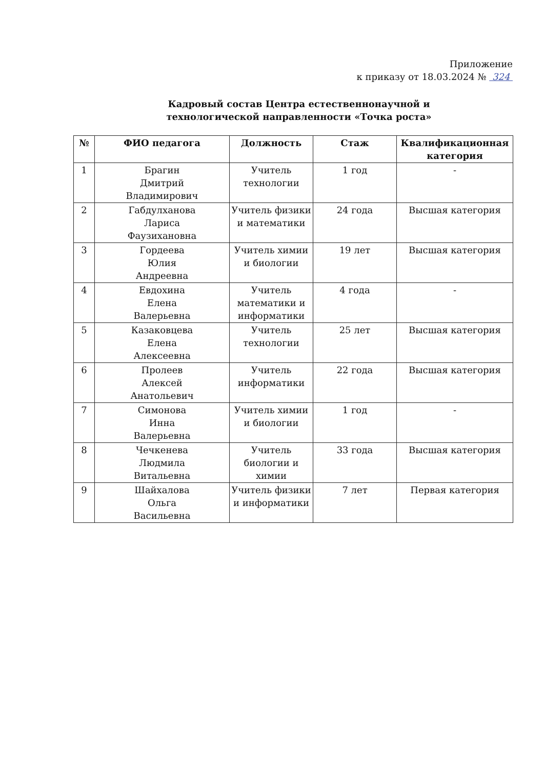Приложение
к приказу от 18.03.2024 № 324
Кадровый состав Центра естественнонаучной и технологической направленности «Точка роста»
| № | ФИО педагога | Должность | Стаж | Квалификационная категория |
| --- | --- | --- | --- | --- |
| 1 | Брагин Дмитрий Владимирович | Учитель технологии | 1 год | - |
| 2 | Габдулханова Лариса Фаузихановна | Учитель физики и математики | 24 года | Высшая категория |
| 3 | Гордеева Юлия Андреевна | Учитель химии и биологии | 19 лет | Высшая категория |
| 4 | Евдохина Елена Валерьевна | Учитель математики и информатики | 4 года | - |
| 5 | Казаковцева Елена Алексеевна | Учитель технологии | 25 лет | Высшая категория |
| 6 | Пролеев Алексей Анатольевич | Учитель информатики | 22 года | Высшая категория |
| 7 | Симонова Инна Валерьевна | Учитель химии и биологии | 1 год | - |
| 8 | Чечкенева Людмила Витальевна | Учитель биологии и химии | 33 года | Высшая категория |
| 9 | Шайхалова Ольга Васильевна | Учитель физики и информатики | 7 лет | Первая категория |